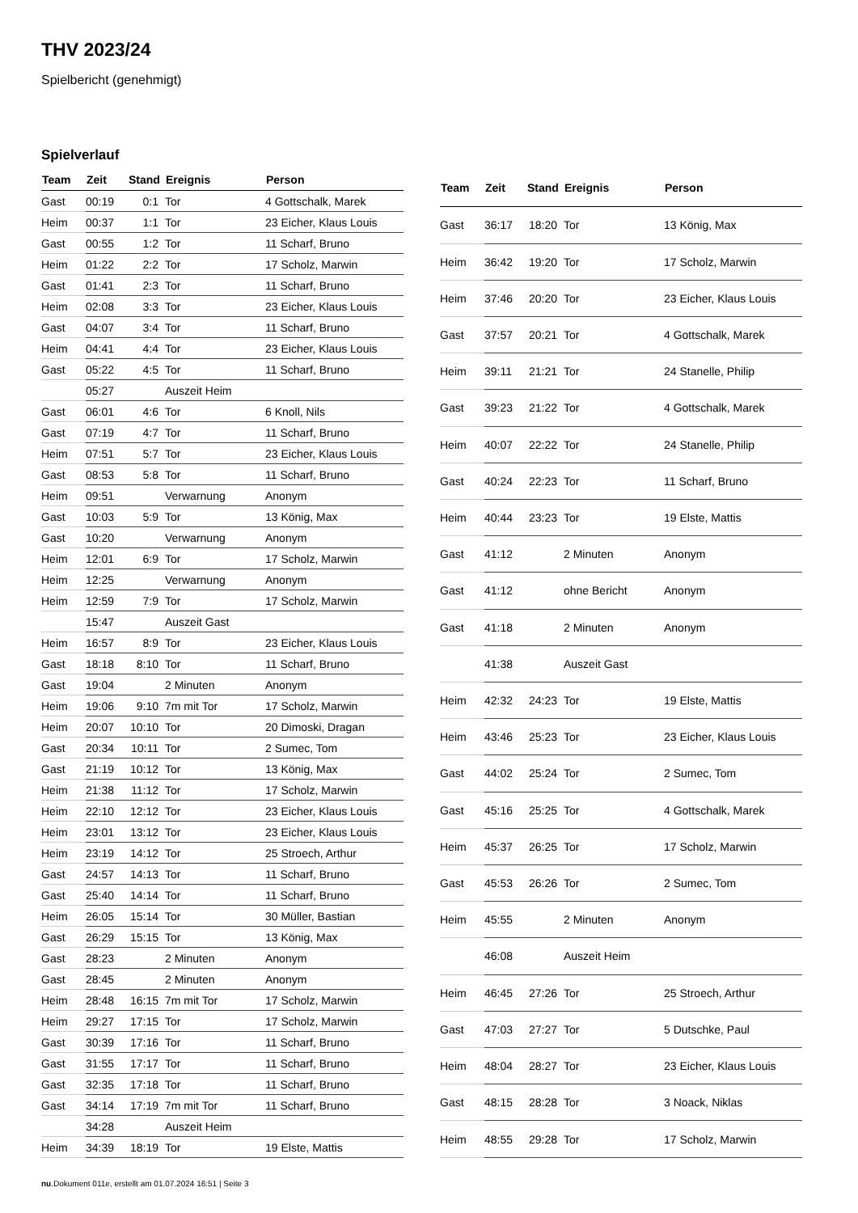THV 2023/24
Spielbericht (genehmigt)
Spielverlauf
| Team | Zeit | Stand | Ereignis | Person |
| --- | --- | --- | --- | --- |
| Gast | 00:19 | 0:1 | Tor | 4 Gottschalk, Marek |
| Heim | 00:37 | 1:1 | Tor | 23 Eicher, Klaus Louis |
| Gast | 00:55 | 1:2 | Tor | 11 Scharf, Bruno |
| Heim | 01:22 | 2:2 | Tor | 17 Scholz, Marwin |
| Gast | 01:41 | 2:3 | Tor | 11 Scharf, Bruno |
| Heim | 02:08 | 3:3 | Tor | 23 Eicher, Klaus Louis |
| Gast | 04:07 | 3:4 | Tor | 11 Scharf, Bruno |
| Heim | 04:41 | 4:4 | Tor | 23 Eicher, Klaus Louis |
| Gast | 05:22 | 4:5 | Tor | 11 Scharf, Bruno |
| | 05:27 | | Auszeit Heim | |
| Gast | 06:01 | 4:6 | Tor | 6 Knoll, Nils |
| Gast | 07:19 | 4:7 | Tor | 11 Scharf, Bruno |
| Heim | 07:51 | 5:7 | Tor | 23 Eicher, Klaus Louis |
| Gast | 08:53 | 5:8 | Tor | 11 Scharf, Bruno |
| Heim | 09:51 | | Verwarnung | Anonym |
| Gast | 10:03 | 5:9 | Tor | 13 König, Max |
| Gast | 10:20 | | Verwarnung | Anonym |
| Heim | 12:01 | 6:9 | Tor | 17 Scholz, Marwin |
| Heim | 12:25 | | Verwarnung | Anonym |
| Heim | 12:59 | 7:9 | Tor | 17 Scholz, Marwin |
| | 15:47 | | Auszeit Gast | |
| Heim | 16:57 | 8:9 | Tor | 23 Eicher, Klaus Louis |
| Gast | 18:18 | 8:10 | Tor | 11 Scharf, Bruno |
| Gast | 19:04 | | 2 Minuten | Anonym |
| Heim | 19:06 | 9:10 | 7m mit Tor | 17 Scholz, Marwin |
| Heim | 20:07 | 10:10 | Tor | 20 Dimoski, Dragan |
| Gast | 20:34 | 10:11 | Tor | 2 Sumec, Tom |
| Gast | 21:19 | 10:12 | Tor | 13 König, Max |
| Heim | 21:38 | 11:12 | Tor | 17 Scholz, Marwin |
| Heim | 22:10 | 12:12 | Tor | 23 Eicher, Klaus Louis |
| Heim | 23:01 | 13:12 | Tor | 23 Eicher, Klaus Louis |
| Heim | 23:19 | 14:12 | Tor | 25 Stroech, Arthur |
| Gast | 24:57 | 14:13 | Tor | 11 Scharf, Bruno |
| Gast | 25:40 | 14:14 | Tor | 11 Scharf, Bruno |
| Heim | 26:05 | 15:14 | Tor | 30 Müller, Bastian |
| Gast | 26:29 | 15:15 | Tor | 13 König, Max |
| Gast | 28:23 | | 2 Minuten | Anonym |
| Gast | 28:45 | | 2 Minuten | Anonym |
| Heim | 28:48 | 16:15 | 7m mit Tor | 17 Scholz, Marwin |
| Heim | 29:27 | 17:15 | Tor | 17 Scholz, Marwin |
| Gast | 30:39 | 17:16 | Tor | 11 Scharf, Bruno |
| Gast | 31:55 | 17:17 | Tor | 11 Scharf, Bruno |
| Gast | 32:35 | 17:18 | Tor | 11 Scharf, Bruno |
| Gast | 34:14 | 17:19 | 7m mit Tor | 11 Scharf, Bruno |
| | 34:28 | | Auszeit Heim | |
| Heim | 34:39 | 18:19 | Tor | 19 Elste, Mattis |
| Team | Zeit | Stand | Ereignis | Person |
| --- | --- | --- | --- | --- |
| Gast | 36:17 | 18:20 | Tor | 13 König, Max |
| Heim | 36:42 | 19:20 | Tor | 17 Scholz, Marwin |
| Heim | 37:46 | 20:20 | Tor | 23 Eicher, Klaus Louis |
| Gast | 37:57 | 20:21 | Tor | 4 Gottschalk, Marek |
| Heim | 39:11 | 21:21 | Tor | 24 Stanelle, Philip |
| Gast | 39:23 | 21:22 | Tor | 4 Gottschalk, Marek |
| Heim | 40:07 | 22:22 | Tor | 24 Stanelle, Philip |
| Gast | 40:24 | 22:23 | Tor | 11 Scharf, Bruno |
| Heim | 40:44 | 23:23 | Tor | 19 Elste, Mattis |
| Gast | 41:12 | | 2 Minuten | Anonym |
| Gast | 41:12 | | ohne Bericht | Anonym |
| Gast | 41:18 | | 2 Minuten | Anonym |
| | 41:38 | | Auszeit Gast | |
| Heim | 42:32 | 24:23 | Tor | 19 Elste, Mattis |
| Heim | 43:46 | 25:23 | Tor | 23 Eicher, Klaus Louis |
| Gast | 44:02 | 25:24 | Tor | 2 Sumec, Tom |
| Gast | 45:16 | 25:25 | Tor | 4 Gottschalk, Marek |
| Heim | 45:37 | 26:25 | Tor | 17 Scholz, Marwin |
| Gast | 45:53 | 26:26 | Tor | 2 Sumec, Tom |
| Heim | 45:55 | | 2 Minuten | Anonym |
| | 46:08 | | Auszeit Heim | |
| Heim | 46:45 | 27:26 | Tor | 25 Stroech, Arthur |
| Gast | 47:03 | 27:27 | Tor | 5 Dutschke, Paul |
| Heim | 48:04 | 28:27 | Tor | 23 Eicher, Klaus Louis |
| Gast | 48:15 | 28:28 | Tor | 3 Noack, Niklas |
| Heim | 48:55 | 29:28 | Tor | 17 Scholz, Marwin |
nu.Dokument 011e, erstellt am 01.07.2024 16:51 | Seite 3